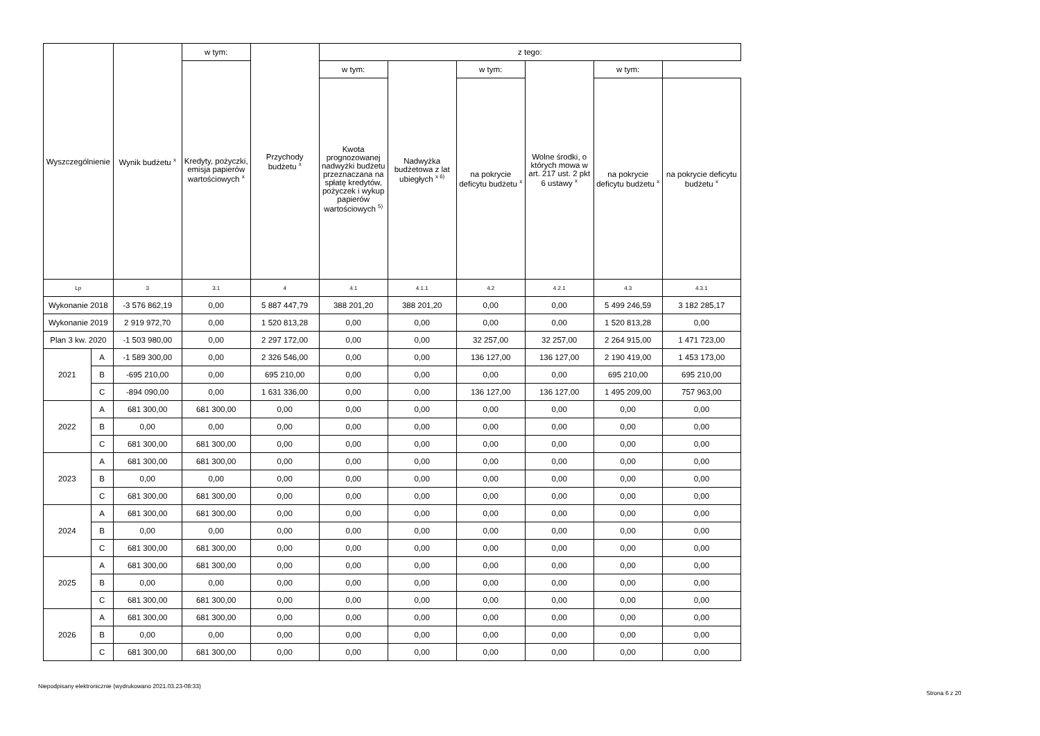| Wyszczególnienie | | Wynik budżetu <sup>x</sup> | w tym: | Przychody budżetu <sup>x</sup> | z tego: | | | | | |
| --- | --- | --- | --- | --- | --- | --- | --- | --- | --- | --- |
| | | | Kredyty, pożyczki, emisja papierów wartościowych <sup>x</sup> | | w tym: | Nadwyżka budżetowa z lat ubiegłych <sup>x 6)</sup> | w tym: | Wolne środki, o których mowa w art. 217 ust. 2 pkt 6 ustawy <sup>x</sup> | w tym: | |
| | | | | | Kwota prognozowanej nadwyżki budżetu przeznaczana na spłatę kredytów, pożyczek i wykup papierów wartościowych <sup>5)</sup> | | na pokrycie deficytu budżetu <sup>x</sup> | | na pokrycie deficytu budżetu <sup>x</sup> | na pokrycie deficytu budżetu <sup>x</sup> |
| Lp | | 3 | 3.1 | 4 | 4.1 | 4.1.1 | 4.2 | 4.2.1 | 4.3 | 4.3.1 |
| Wykonanie 2018 | | -3 576 862,19 | 0,00 | 5 887 447,79 | 388 201,20 | 388 201,20 | 0,00 | 0,00 | 5 499 246,59 | 3 182 285,17 |
| Wykonanie 2019 | | 2 919 972,70 | 0,00 | 1 520 813,28 | 0,00 | 0,00 | 0,00 | 0,00 | 1 520 813,28 | 0,00 |
| Plan 3 kw. 2020 | | -1 503 980,00 | 0,00 | 2 297 172,00 | 0,00 | 0,00 | 32 257,00 | 32 257,00 | 2 264 915,00 | 1 471 723,00 |
| 2021 | A | -1 589 300,00 | 0,00 | 2 326 546,00 | 0,00 | 0,00 | 136 127,00 | 136 127,00 | 2 190 419,00 | 1 453 173,00 |
| | B | -695 210,00 | 0,00 | 695 210,00 | 0,00 | 0,00 | 0,00 | 0,00 | 695 210,00 | 695 210,00 |
| | C | -894 090,00 | 0,00 | 1 631 336,00 | 0,00 | 0,00 | 136 127,00 | 136 127,00 | 1 495 209,00 | 757 963,00 |
| 2022 | A | 681 300,00 | 681 300,00 | 0,00 | 0,00 | 0,00 | 0,00 | 0,00 | 0,00 | 0,00 |
| | B | 0,00 | 0,00 | 0,00 | 0,00 | 0,00 | 0,00 | 0,00 | 0,00 | 0,00 |
| | C | 681 300,00 | 681 300,00 | 0,00 | 0,00 | 0,00 | 0,00 | 0,00 | 0,00 | 0,00 |
| 2023 | A | 681 300,00 | 681 300,00 | 0,00 | 0,00 | 0,00 | 0,00 | 0,00 | 0,00 | 0,00 |
| | B | 0,00 | 0,00 | 0,00 | 0,00 | 0,00 | 0,00 | 0,00 | 0,00 | 0,00 |
| | C | 681 300,00 | 681 300,00 | 0,00 | 0,00 | 0,00 | 0,00 | 0,00 | 0,00 | 0,00 |
| 2024 | A | 681 300,00 | 681 300,00 | 0,00 | 0,00 | 0,00 | 0,00 | 0,00 | 0,00 | 0,00 |
| | B | 0,00 | 0,00 | 0,00 | 0,00 | 0,00 | 0,00 | 0,00 | 0,00 | 0,00 |
| | C | 681 300,00 | 681 300,00 | 0,00 | 0,00 | 0,00 | 0,00 | 0,00 | 0,00 | 0,00 |
| 2025 | A | 681 300,00 | 681 300,00 | 0,00 | 0,00 | 0,00 | 0,00 | 0,00 | 0,00 | 0,00 |
| | B | 0,00 | 0,00 | 0,00 | 0,00 | 0,00 | 0,00 | 0,00 | 0,00 | 0,00 |
| | C | 681 300,00 | 681 300,00 | 0,00 | 0,00 | 0,00 | 0,00 | 0,00 | 0,00 | 0,00 |
| 2026 | A | 681 300,00 | 681 300,00 | 0,00 | 0,00 | 0,00 | 0,00 | 0,00 | 0,00 | 0,00 |
| | B | 0,00 | 0,00 | 0,00 | 0,00 | 0,00 | 0,00 | 0,00 | 0,00 | 0,00 |
| | C | 681 300,00 | 681 300,00 | 0,00 | 0,00 | 0,00 | 0,00 | 0,00 | 0,00 | 0,00 |
Niepodpisany elektronicznie (wydrukowano 2021.03.23-08:33)
Strona 6 z 20